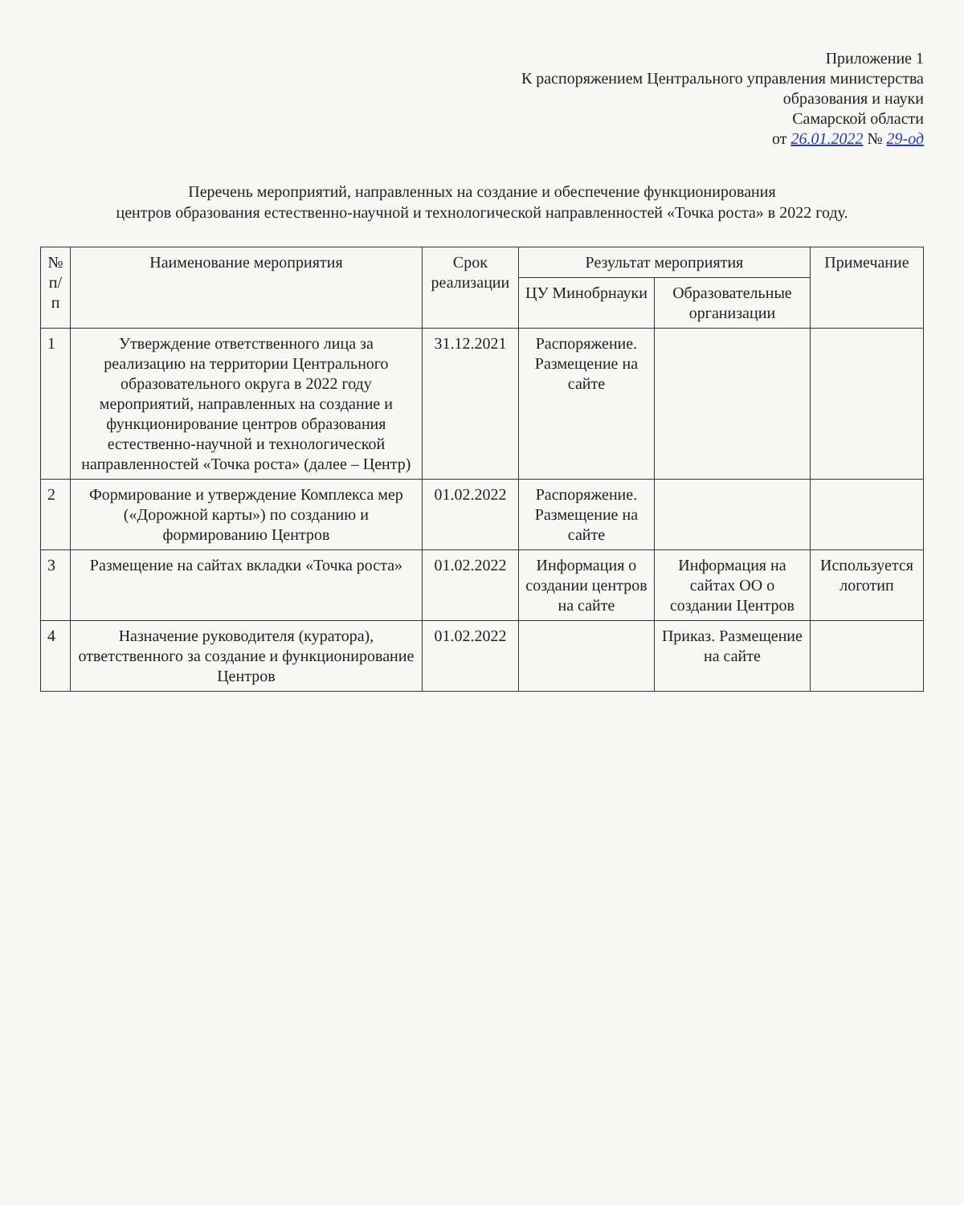Приложение 1
К распоряжением Центрального управления министерства
образования и науки
Самарской области
от 26.01.2022 № 29-од
Перечень мероприятий, направленных на создание и обеспечение функционирования
центров образования естественно-научной и технологической направленностей «Точка роста» в 2022 году.
| № п/п | Наименование мероприятия | Срок реализации | Результат мероприятия | | Примечание |
| --- | --- | --- | --- | --- | --- |
| | | | ЦУ Минобрнауки | Образовательные организации | |
| 1 | Утверждение ответственного лица за реализацию на территории Центрального образовательного округа в 2022 году мероприятий, направленных на создание и функционирование центров образования естественно-научной и технологической направленностей «Точка роста» (далее – Центр) | 31.12.2021 | Распоряжение. Размещение на сайте | | |
| 2 | Формирование и утверждение Комплекса мер («Дорожной карты») по созданию и формированию Центров | 01.02.2022 | Распоряжение. Размещение на сайте | | |
| 3 | Размещение на сайтах вкладки «Точка роста» | 01.02.2022 | Информация о создании центров на сайте | Информация на сайтах ОО о создании Центров | Используется логотип |
| 4 | Назначение руководителя (куратора), ответственного за создание и функционирование Центров | 01.02.2022 | | Приказ. Размещение на сайте | |